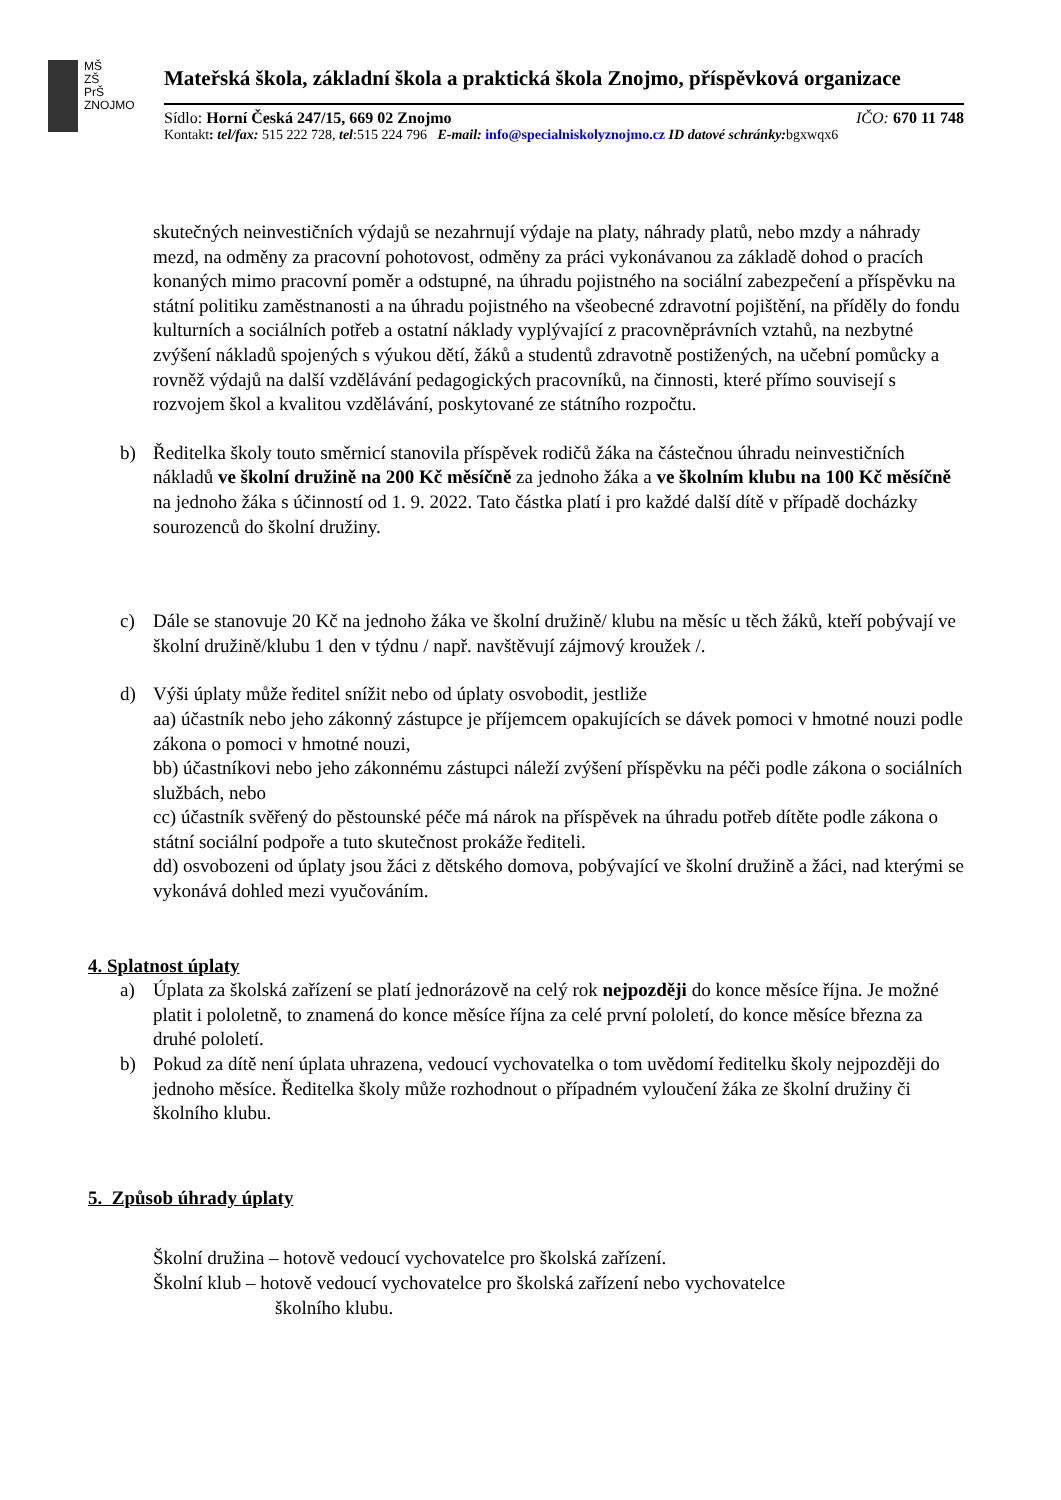MŠ
ZŠ
PrŠ
ZNOJMO
Mateřská škola, základní škola a praktická škola Znojmo, příspěvková organizace
Sídlo: Horní Česká 247/15, 669 02 Znojmo IČO: 670 11 748
Kontakt: tel/fax: 515 222 728, tel:515 224 796 E-mail: info@specialniskolyznojmo.cz ID datové schránky: bgxwqx6
skutečných neinvestičních výdajů se nezahrnují výdaje na platy, náhrady platů, nebo mzdy a náhrady mezd, na odměny za pracovní pohotovost, odměny za práci vykonávanou za základě dohod o pracích konaných mimo pracovní poměr a odstupné, na úhradu pojistného na sociální zabezpečení a příspěvku na státní politiku zaměstnanosti a na úhradu pojistného na všeobecné zdravotní pojištění, na příděly do fondu kulturních a sociálních potřeb a ostatní náklady vyplývající z pracovněprávních vztahů, na nezbytné zvýšení nákladů spojených s výukou dětí, žáků a studentů zdravotně postižených, na učební pomůcky a rovněž výdajů na další vzdělávání pedagogických pracovníků, na činnosti, které přímo souvisejí s rozvojem škol a kvalitou vzdělávání, poskytované ze státního rozpočtu.
b) Ředitelka školy touto směrnicí stanovila příspěvek rodičů žáka na částečnou úhradu neinvestičních nákladů ve školní družině na 200 Kč měsíčně za jednoho žáka a ve školním klubu na 100 Kč měsíčně na jednoho žáka s účinností od 1. 9. 2022. Tato částka platí i pro každé další dítě v případě docházky sourozenců do školní družiny.
c) Dále se stanovuje 20 Kč na jednoho žáka ve školní družině/ klubu na měsíc u těch žáků, kteří pobývají ve školní družině/klubu 1 den v týdnu / např. navštěvují zájmový kroužek /.
d) Výši úplaty může ředitel snížit nebo od úplaty osvobodit, jestliže
aa) účastník nebo jeho zákonný zástupce je příjemcem opakujících se dávek pomoci v hmotné nouzi podle zákona o pomoci v hmotné nouzi,
bb) účastníkovi nebo jeho zákonnému zástupci náleží zvýšení příspěvku na péči podle zákona o sociálních službách, nebo
cc) účastník svěřený do pěstounské péče má nárok na příspěvek na úhradu potřeb dítěte podle zákona o státní sociální podpoře a tuto skutečnost prokáže řediteli.
dd) osvobozeni od úplaty jsou žáci z dětského domova, pobývající ve školní družině a žáci, nad kterými se vykonává dohled mezi vyučováním.
4. Splatnost úplaty
a) Úplata za školská zařízení se platí jednorázově na celý rok nejpozději do konce měsíce října. Je možné platit i pololetně, to znamená do konce měsíce října za celé první pololetí, do konce měsíce března za druhé pololetí.
b) Pokud za dítě není úplata uhrazena, vedoucí vychovatelka o tom uvědomí ředitelku školy nejpozději do jednoho měsíce. Ředitelka školy může rozhodnout o případném vyloučení žáka ze školní družiny či školního klubu.
5. Způsob úhrady úplaty
Školní družina – hotově vedoucí vychovatelce pro školská zařízení.
Školní klub – hotově vedoucí vychovatelce pro školská zařízení nebo vychovatelce
školního klubu.